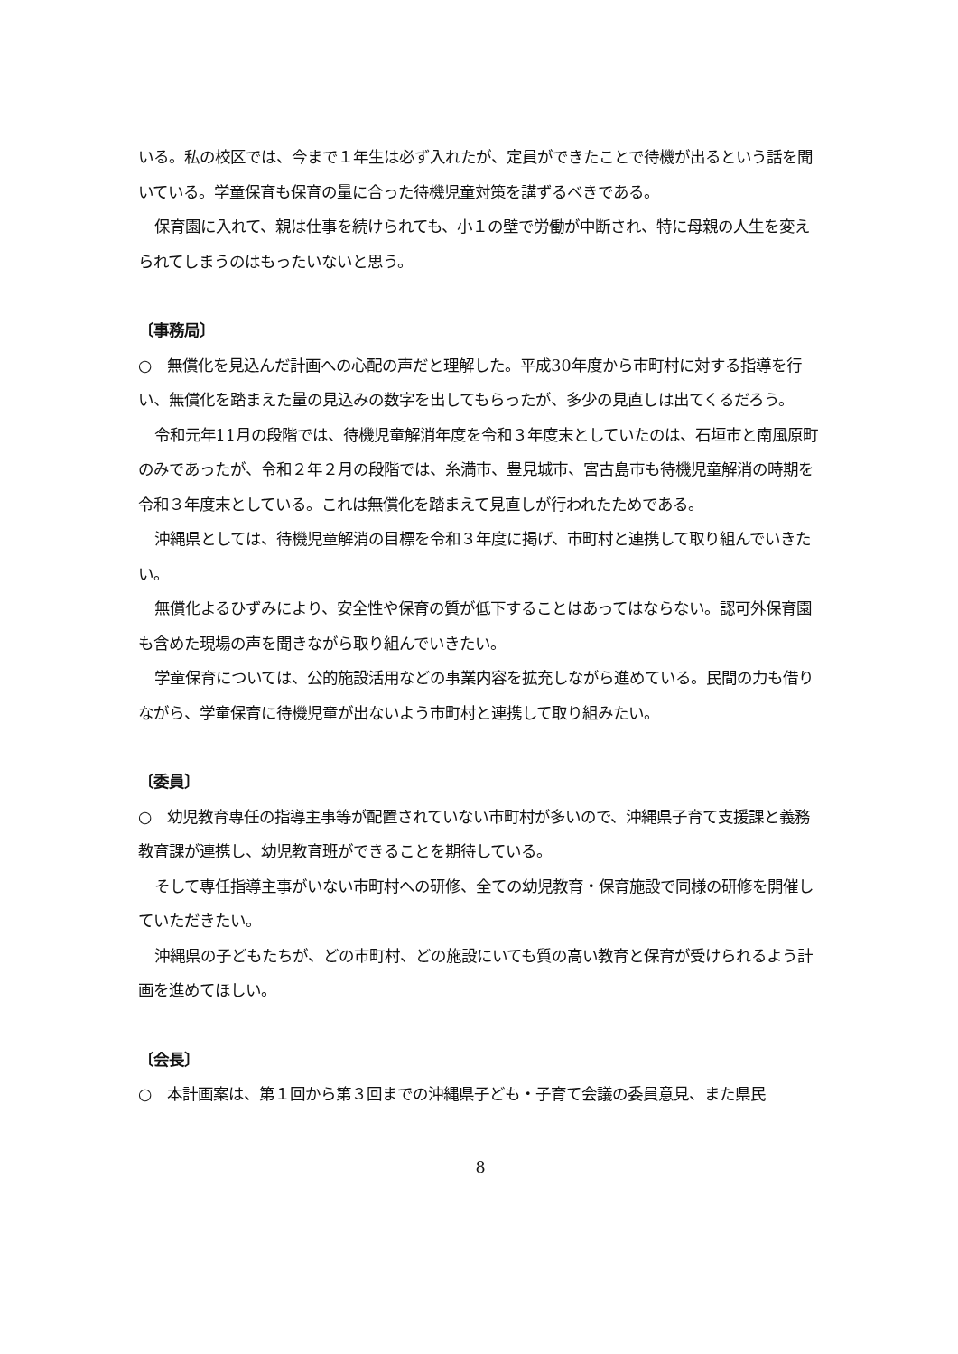いる。私の校区では、今まで１年生は必ず入れたが、定員ができたことで待機が出るという話を聞いている。学童保育も保育の量に合った待機児童対策を講ずるべきである。
保育園に入れて、親は仕事を続けられても、小１の壁で労働が中断され、特に母親の人生を変えられてしまうのはもったいないと思う。
〔事務局〕
○　無償化を見込んだ計画への心配の声だと理解した。平成30年度から市町村に対する指導を行い、無償化を踏まえた量の見込みの数字を出してもらったが、多少の見直しは出てくるだろう。
令和元年11月の段階では、待機児童解消年度を令和３年度末としていたのは、石垣市と南風原町のみであったが、令和２年２月の段階では、糸満市、豊見城市、宮古島市も待機児童解消の時期を令和３年度末としている。これは無償化を踏まえて見直しが行われたためである。
沖縄県としては、待機児童解消の目標を令和３年度に掲げ、市町村と連携して取り組んでいきたい。
無償化よるひずみにより、安全性や保育の質が低下することはあってはならない。認可外保育園も含めた現場の声を聞きながら取り組んでいきたい。
学童保育については、公的施設活用などの事業内容を拡充しながら進めている。民間の力も借りながら、学童保育に待機児童が出ないよう市町村と連携して取り組みたい。
〔委員〕
○　幼児教育専任の指導主事等が配置されていない市町村が多いので、沖縄県子育て支援課と義務教育課が連携し、幼児教育班ができることを期待している。
そして専任指導主事がいない市町村への研修、全ての幼児教育・保育施設で同様の研修を開催していただきたい。
沖縄県の子どもたちが、どの市町村、どの施設にいても質の高い教育と保育が受けられるよう計画を進めてほしい。
〔会長〕
○　本計画案は、第１回から第３回までの沖縄県子ども・子育て会議の委員意見、また県民
8